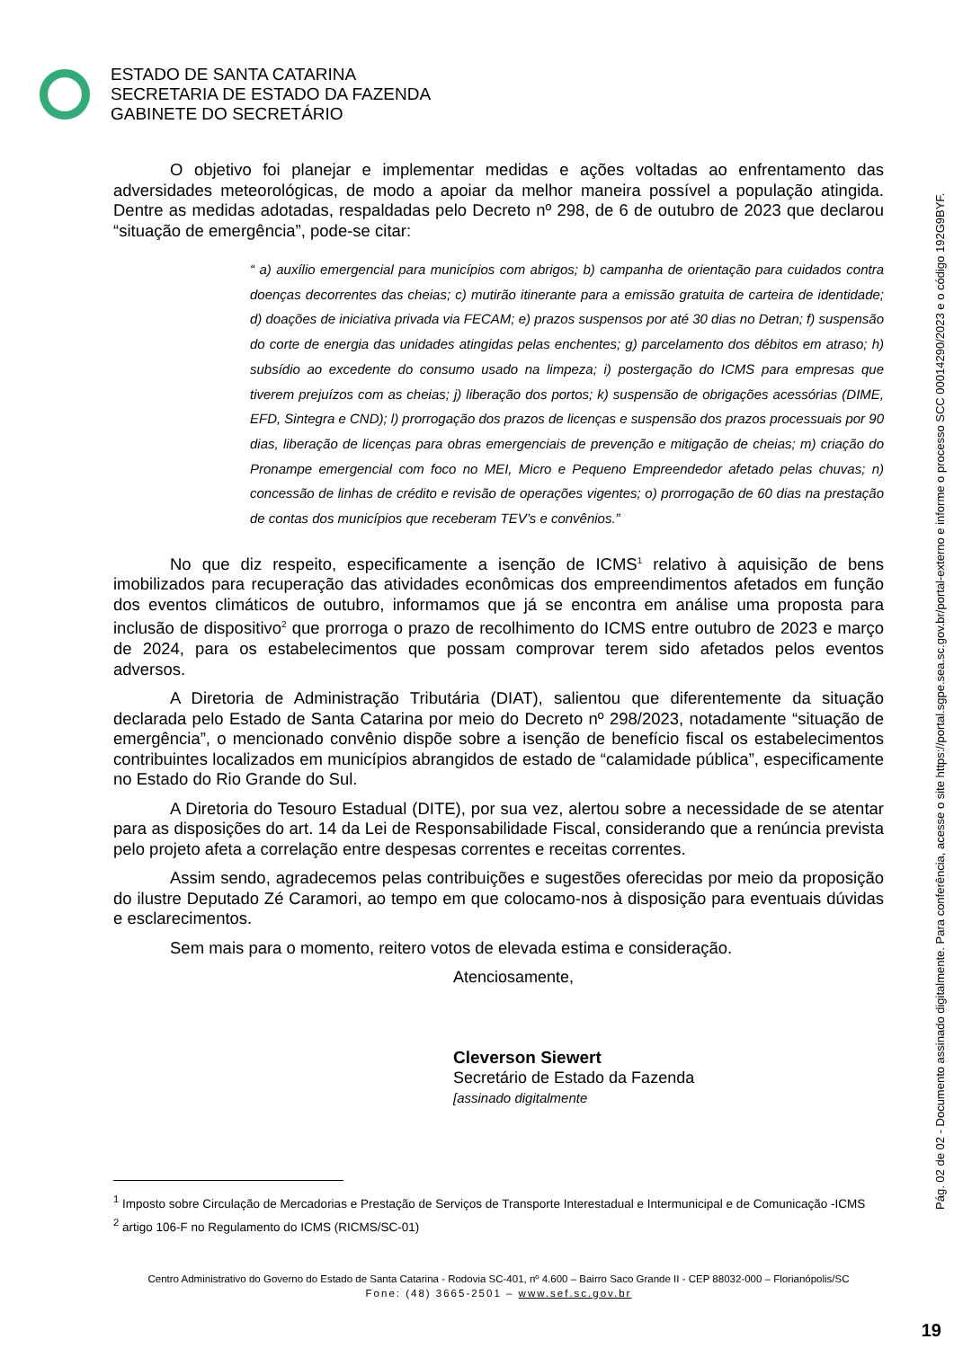ESTADO DE SANTA CATARINA
SECRETARIA DE ESTADO DA FAZENDA
GABINETE DO SECRETÁRIO
O objetivo foi planejar e implementar medidas e ações voltadas ao enfrentamento das adversidades meteorológicas, de modo a apoiar da melhor maneira possível a população atingida. Dentre as medidas adotadas, respaldadas pelo Decreto nº 298, de 6 de outubro de 2023 que declarou “situação de emergência”, pode-se citar:
“ a) auxílio emergencial para municípios com abrigos; b) campanha de orientação para cuidados contra doenças decorrentes das cheias; c) mutirão itinerante para a emissão gratuita de carteira de identidade; d) doações de iniciativa privada via FECAM; e) prazos suspensos por até 30 dias no Detran; f) suspensão do corte de energia das unidades atingidas pelas enchentes; g) parcelamento dos débitos em atraso; h) subsídio ao excedente do consumo usado na limpeza; i) postergação do ICMS para empresas que tiverem prejuízos com as cheias; j) liberação dos portos; k) suspensão de obrigações acessórias (DIME, EFD, Sintegra e CND); l) prorrogação dos prazos de licenças e suspensão dos prazos processuais por 90 dias, liberação de licenças para obras emergenciais de prevenção e mitigação de cheias; m) criação do Pronampe emergencial com foco no MEI, Micro e Pequeno Empreendedor afetado pelas chuvas; n) concessão de linhas de crédito e revisão de operações vigentes; o) prorrogação de 60 dias na prestação de contas dos municípios que receberam TEV’s e convênios.”
No que diz respeito, especificamente a isenção de ICMS<sup>1</sup> relativo à aquisição de bens imobilizados para recuperação das atividades econômicas dos empreendimentos afetados em função dos eventos climáticos de outubro, informamos que já se encontra em análise uma proposta para inclusão de dispositivo<sup>2</sup> que prorroga o prazo de recolhimento do ICMS entre outubro de 2023 e março de 2024, para os estabelecimentos que possam comprovar terem sido afetados pelos eventos adversos.
A Diretoria de Administração Tributária (DIAT), salientou que diferentemente da situação declarada pelo Estado de Santa Catarina por meio do Decreto nº 298/2023, notadamente “situação de emergência”, o mencionado convênio dispõe sobre a isenção de benefício fiscal os estabelecimentos contribuintes localizados em municípios abrangidos de estado de “calamidade pública”, especificamente no Estado do Rio Grande do Sul.
A Diretoria do Tesouro Estadual (DITE), por sua vez, alertou sobre a necessidade de se atentar para as disposições do art. 14 da Lei de Responsabilidade Fiscal, considerando que a renúncia prevista pelo projeto afeta a correlação entre despesas correntes e receitas correntes.
Assim sendo, agradecemos pelas contribuições e sugestões oferecidas por meio da proposição do ilustre Deputado Zé Caramori, ao tempo em que colocamo-nos à disposição para eventuais dúvidas e esclarecimentos.
Sem mais para o momento, reitero votos de elevada estima e consideração.
Atenciosamente,
Cleverson Siewert
Secretário de Estado da Fazenda
[assinado digitalmente
<sup>1</sup> Imposto sobre Circulação de Mercadorias e Prestação de Serviços de Transporte Interestadual e Intermunicipal e de Comunicação -ICMS
<sup>2</sup> artigo 106-F no Regulamento do ICMS (RICMS/SC-01)
Centro Administrativo do Governo do Estado de Santa Catarina - Rodovia SC-401, nº 4.600 – Bairro Saco Grande II - CEP 88032-000 – Florianópolis/SC
Fone: (48) 3665-2501 – www.sef.sc.gov.br
Pág. 02 de 02 - Documento assinado digitalmente. Para conferência, acesse o site https://portal.sgpe.sea.sc.gov.br/portal-externo e informe o processo SCC 00014290/2023 e o código 192G9BYF.
19